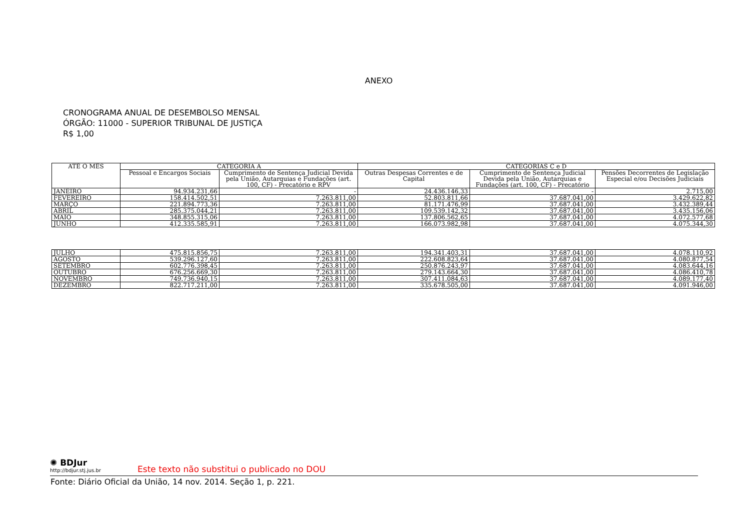ANEXO
CRONOGRAMA ANUAL DE DESEMBOLSO MENSAL
ÓRGÃO: 11000 - SUPERIOR TRIBUNAL DE JUSTIÇA
R$ 1,00
| ATÉ O MÊS | CATEGORIA A | | CATEGORIAS C e D | | |
| --- | --- | --- | --- | --- | --- |
| | Pessoal e Encargos Sociais | Cumprimento de Sentença Judicial Devida pela União, Autarquias e Fundações (art. 100, CF) - Precatório e RPV | Outras Despesas Correntes e de Capital | Cumprimento de Sentença Judicial Devida pela União, Autarquias e Fundações (art. 100, CF) - Precatório | Pensões Decorrentes de Legislação Especial e/ou Decisões Judiciais |
| JANEIRO | 94.934.231,66 | - | 24.436.146,33 | - | 2.715,00 |
| FEVEREIRO | 158.414.502,51 | 7.263.811,00 | 52.803.811,66 | 37.687.041,00 | 3.429.622,82 |
| MARÇO | 221.894.773,36 | 7.263.811,00 | 81.171.476,99 | 37.687.041,00 | 3.432.389,44 |
| ABRIL | 285.375.044,21 | 7.263.811,00 | 109.539.142,32 | 37.687.041,00 | 3.435.156,06 |
| MAIO | 348.855.315,06 | 7.263.811,00 | 137.806.562,65 | 37.687.041,00 | 4.072.577,68 |
| JUNHO | 412.335.585,91 | 7.263.811,00 | 166.073.982,98 | 37.687.041,00 | 4.075.344,30 |
| JULHO | 475.815.856,75 | 7.263.811,00 | 194.341.403,31 | 37.687.041,00 | 4.078.110,92 |
| AGOSTO | 539.296.127,60 | 7.263.811,00 | 222.608.823,64 | 37.687.041,00 | 4.080.877,54 |
| SETEMBRO | 602.776.398,45 | 7.263.811,00 | 250.876.243,97 | 37.687.041,00 | 4.083.644,16 |
| OUTUBRO | 676.256.669,30 | 7.263.811,00 | 279.143.664,30 | 37.687.041,00 | 4.086.410,78 |
| NOVEMBRO | 749.736.940,15 | 7.263.811,00 | 307.411.084,63 | 37.687.041,00 | 4.089.177,40 |
| DEZEMBRO | 822.717.211,00 | 7.263.811,00 | 335.678.505,00 | 37.687.041,00 | 4.091.946,00 |
✺ BDJur http://bdjur.stj.jus.br Este texto não substitui o publicado no DOU
Fonte: Diário Oficial da União, 14 nov. 2014. Seção 1, p. 221.